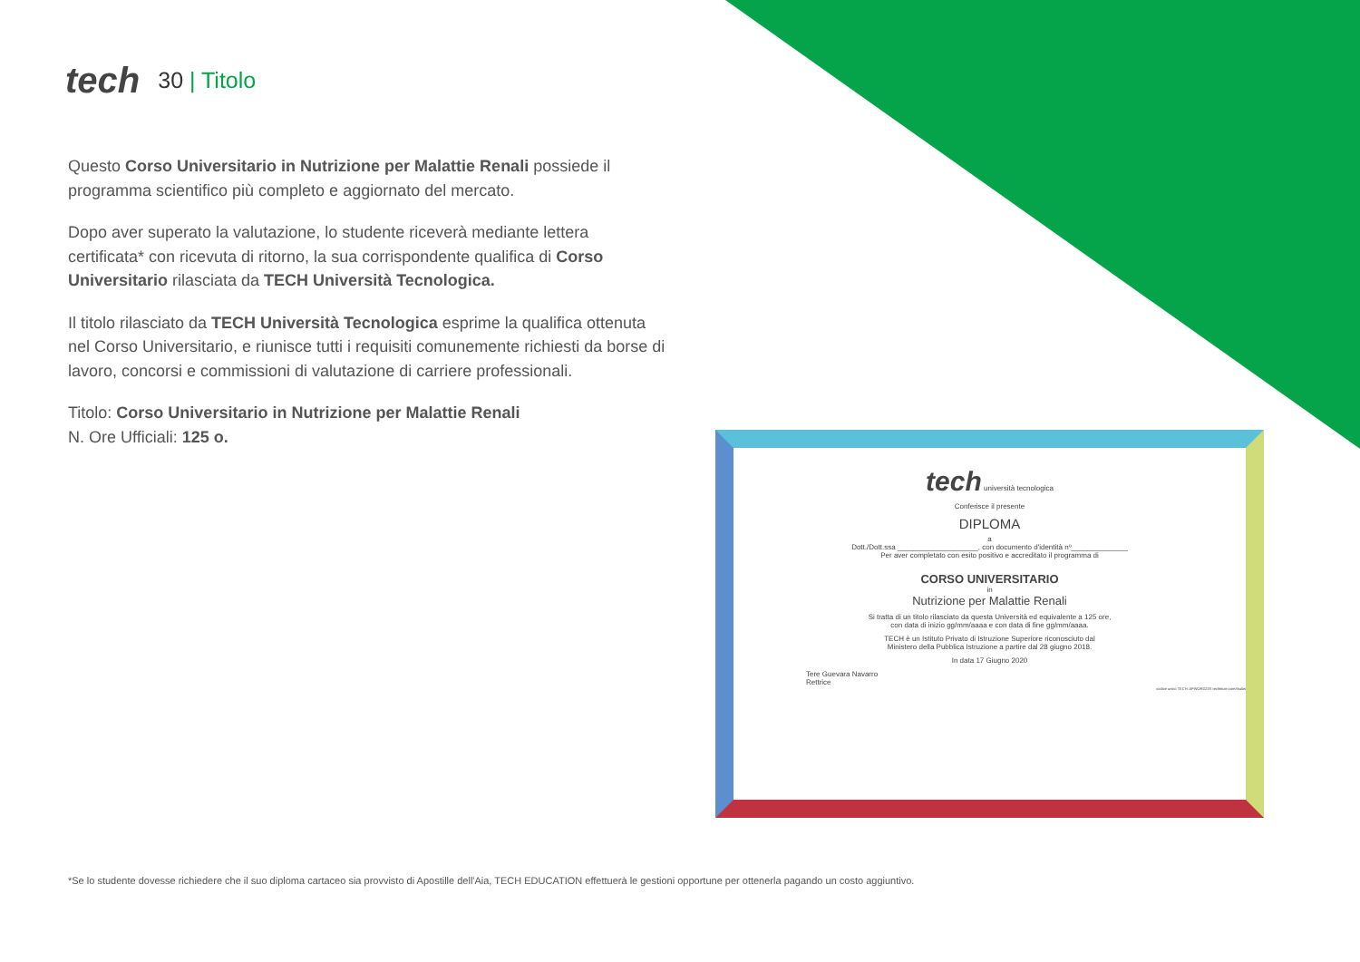tech
30 | Titolo
Questo Corso Universitario in Nutrizione per Malattie Renali possiede il programma scientifico più completo e aggiornato del mercato.
Dopo aver superato la valutazione, lo studente riceverà mediante lettera certificata* con ricevuta di ritorno, la sua corrispondente qualifica di Corso Universitario rilasciata da TECH Università Tecnologica.
Il titolo rilasciato da TECH Università Tecnologica esprime la qualifica ottenuta nel Corso Universitario, e riunisce tutti i requisiti comunemente richiesti da borse di lavoro, concorsi e commissioni di valutazione di carriere professionali.
Titolo: Corso Universitario in Nutrizione per Malattie Renali
N. Ore Ufficiali: 125 o.
tech università tecnologica
Conferisce il presente
DIPLOMA
a
Dott./Dott.ssa ____________________, con documento d'identità nº______________
Per aver completato con esito positivo e accreditato il programma di
CORSO UNIVERSITARIO
in
Nutrizione per Malattie Renali
Si tratta di un titolo rilasciato da questa Università ed equivalente a 125 ore,
con data di inizio gg/mm/aaaa e con data di fine gg/mm/aaaa.
TECH è un Istituto Privato di Istruzione Superiore riconosciuto dal
Ministero della Pubblica Istruzione a partire dal 28 giugno 2018.
In data 17 Giugno 2020
Tere Guevara Navarro
Rettrice
codice unico TECH: AFWORD23S techtitute.com/titulos
*Se lo studente dovesse richiedere che il suo diploma cartaceo sia provvisto di Apostille dell'Aia, TECH EDUCATION effettuerà le gestioni opportune per ottenerla pagando un costo aggiuntivo.